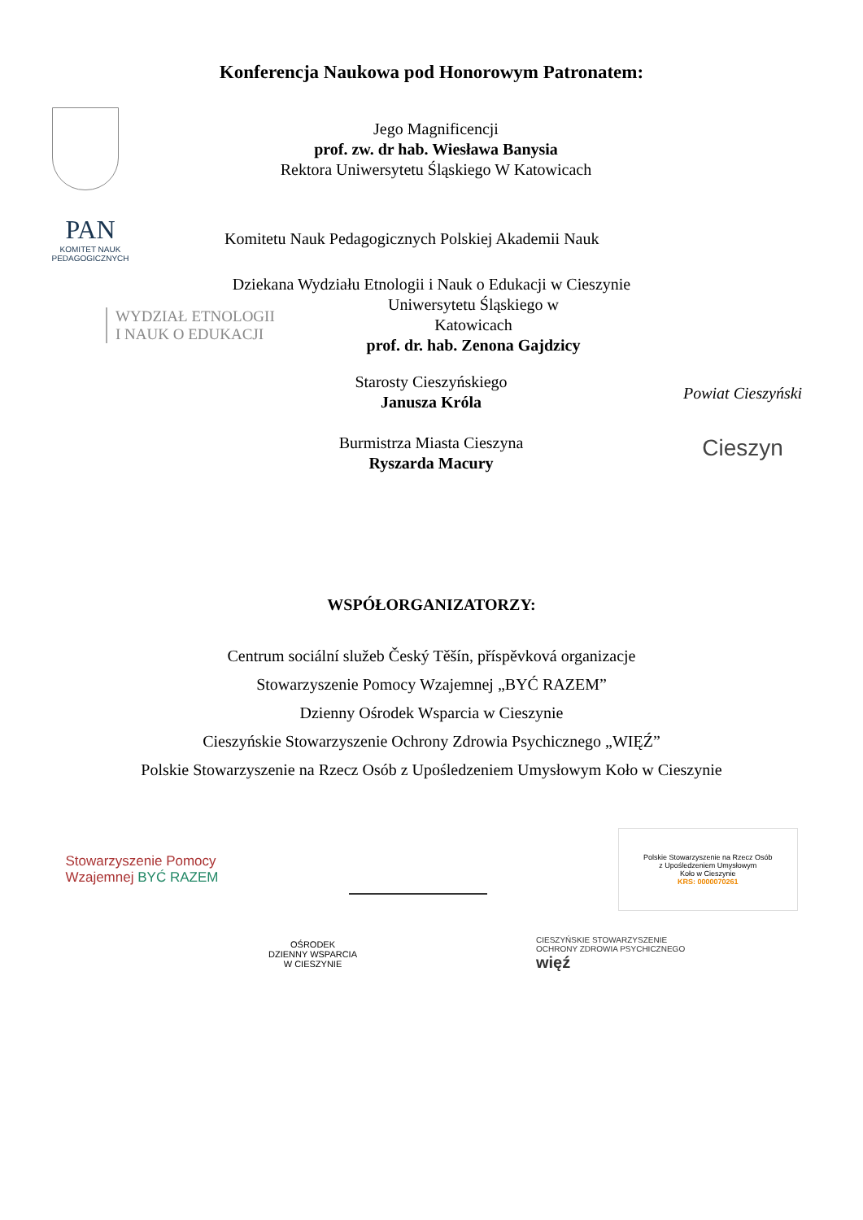Konferencja Naukowa pod Honorowym Patronatem:
Jego Magnificencji
prof. zw. dr hab. Wiesława Banysia
Rektora Uniwersytetu Śląskiego W Katowicach
PAN
KOMITET NAUK PEDAGOGICZNYCH
Komitetu Nauk Pedagogicznych Polskiej Akademii Nauk
Dziekana Wydziału Etnologii i Nauk o Edukacji w Cieszynie
WYDZIAŁ ETNOLOGII
I NAUK O EDUKACJI
Uniwersytetu Śląskiego w Katowicach
prof. dr. hab. Zenona Gajdzicy
Starosty Cieszyńskiego
Janusza Króla
Burmistrza Miasta Cieszyna
Ryszarda Macury
Powiat Cieszyński
Cieszyn
WSPÓŁORGANIZATORZY:
Centrum sociální služeb Český Těšín, příspěvková organizacje
Stowarzyszenie Pomocy Wzajemnej „BYĆ RAZEM”
Dzienny Ośrodek Wsparcia w Cieszynie
Cieszyńskie Stowarzyszenie Ochrony Zdrowia Psychicznego „WIĘŹ”
Polskie Stowarzyszenie na Rzecz Osób z Upośledzeniem Umysłowym Koło w Cieszynie
Stowarzyszenie Pomocy
Wzajemnej BYĆ RAZEM
Polskie Stowarzyszenie na Rzecz Osób
z Upośledzeniem Umysłowym
Koło w Cieszynie
KRS: 0000070261
OŚRODEK
DZIENNY WSPARCIA
W CIESZYNIE
CIESZYŃSKIE STOWARZYSZENIE
OCHRONY ZDROWIA PSYCHICZNEGO
więź